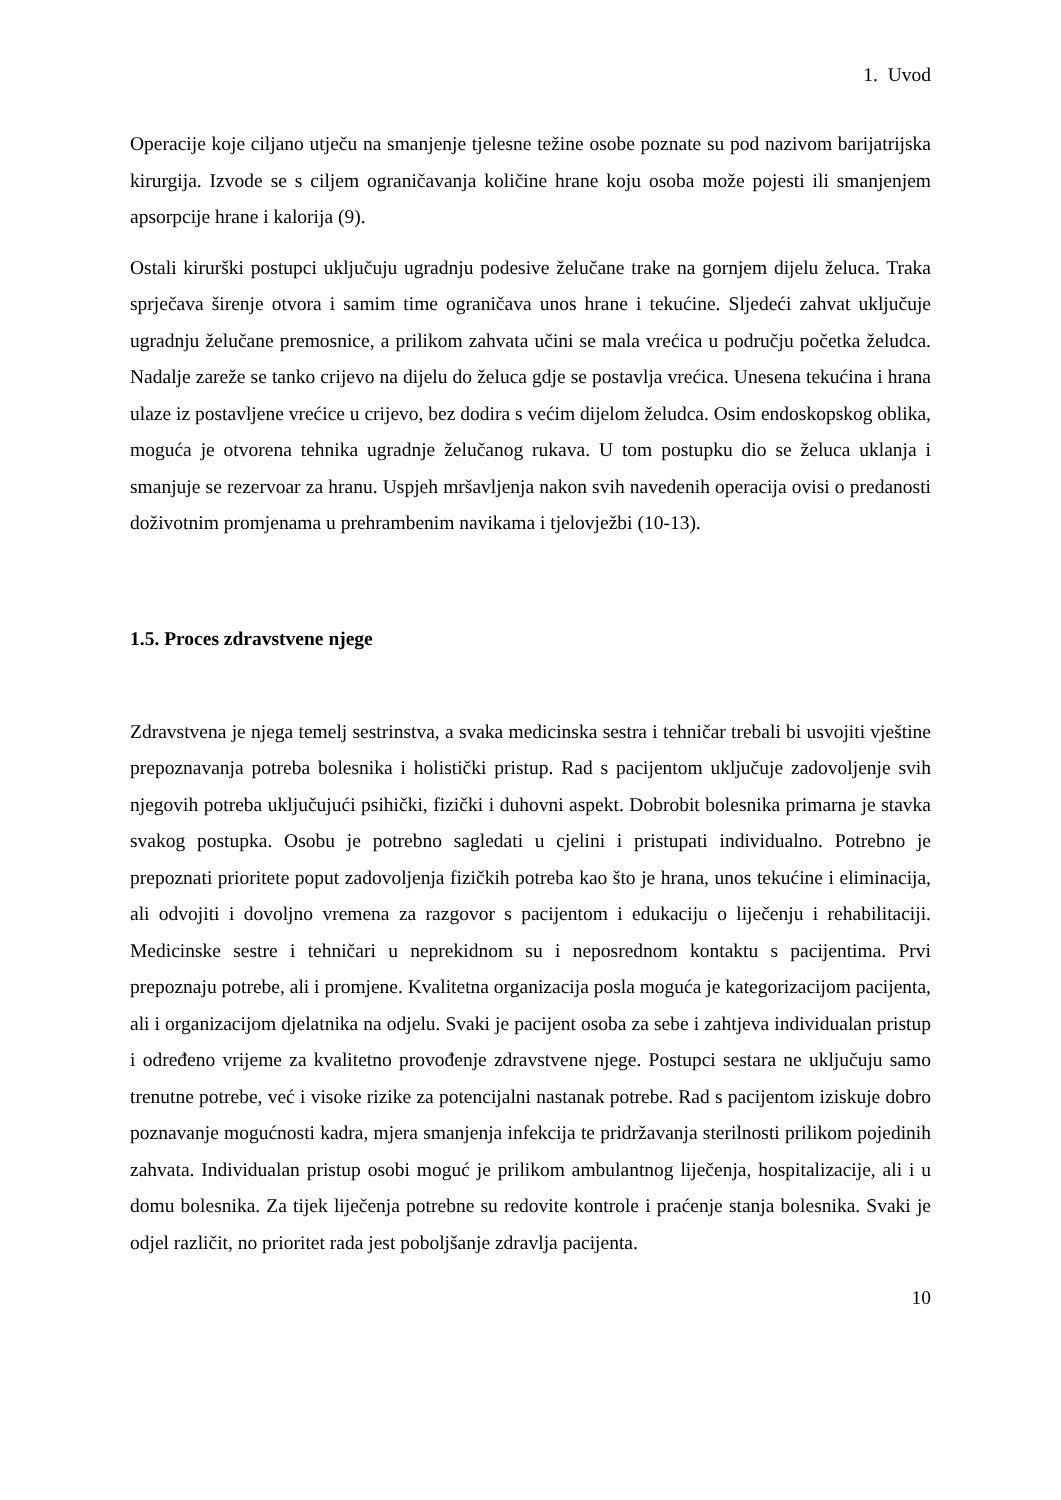1. Uvod
Operacije koje ciljano utječu na smanjenje tjelesne težine osobe poznate su pod nazivom barijatrijska kirurgija. Izvode se s ciljem ograničavanja količine hrane koju osoba može pojesti ili smanjenjem apsorpcije hrane i kalorija (9).
Ostali kirurški postupci uključuju ugradnju podesive želučane trake na gornjem dijelu želuca. Traka sprječava širenje otvora i samim time ograničava unos hrane i tekućine. Sljedeći zahvat uključuje ugradnju želučane premosnice, a prilikom zahvata učini se mala vrećica u području početka želudca. Nadalje zareže se tanko crijevo na dijelu do želuca gdje se postavlja vrećica. Unesena tekućina i hrana ulaze iz postavljene vrećice u crijevo, bez dodira s većim dijelom želudca. Osim endoskopskog oblika, moguća je otvorena tehnika ugradnje želučanog rukava. U tom postupku dio se želuca uklanja i smanjuje se rezervoar za hranu. Uspjeh mršavljenja nakon svih navedenih operacija ovisi o predanosti doživotnim promjenama u prehrambenim navikama i tjelovježbi (10-13).
1.5. Proces zdravstvene njege
Zdravstvena je njega temelj sestrinstva, a svaka medicinska sestra i tehničar trebali bi usvojiti vještine prepoznavanja potreba bolesnika i holistički pristup. Rad s pacijentom uključuje zadovoljenje svih njegovih potreba uključujući psihički, fizički i duhovni aspekt. Dobrobit bolesnika primarna je stavka svakog postupka. Osobu je potrebno sagledati u cjelini i pristupati individualno. Potrebno je prepoznati prioritete poput zadovoljenja fizičkih potreba kao što je hrana, unos tekućine i eliminacija, ali odvojiti i dovoljno vremena za razgovor s pacijentom i edukaciju o liječenju i rehabilitaciji. Medicinske sestre i tehničari u neprekidnom su i neposrednom kontaktu s pacijentima. Prvi prepoznaju potrebe, ali i promjene. Kvalitetna organizacija posla moguća je kategorizacijom pacijenta, ali i organizacijom djelatnika na odjelu. Svaki je pacijent osoba za sebe i zahtjeva individualan pristup i određeno vrijeme za kvalitetno provođenje zdravstvene njege. Postupci sestara ne uključuju samo trenutne potrebe, već i visoke rizike za potencijalni nastanak potrebe. Rad s pacijentom iziskuje dobro poznavanje mogućnosti kadra, mjera smanjenja infekcija te pridržavanja sterilnosti prilikom pojedinih zahvata. Individualan pristup osobi moguć je prilikom ambulantnog liječenja, hospitalizacije, ali i u domu bolesnika. Za tijek liječenja potrebne su redovite kontrole i praćenje stanja bolesnika. Svaki je odjel različit, no prioritet rada jest poboljšanje zdravlja pacijenta.
10